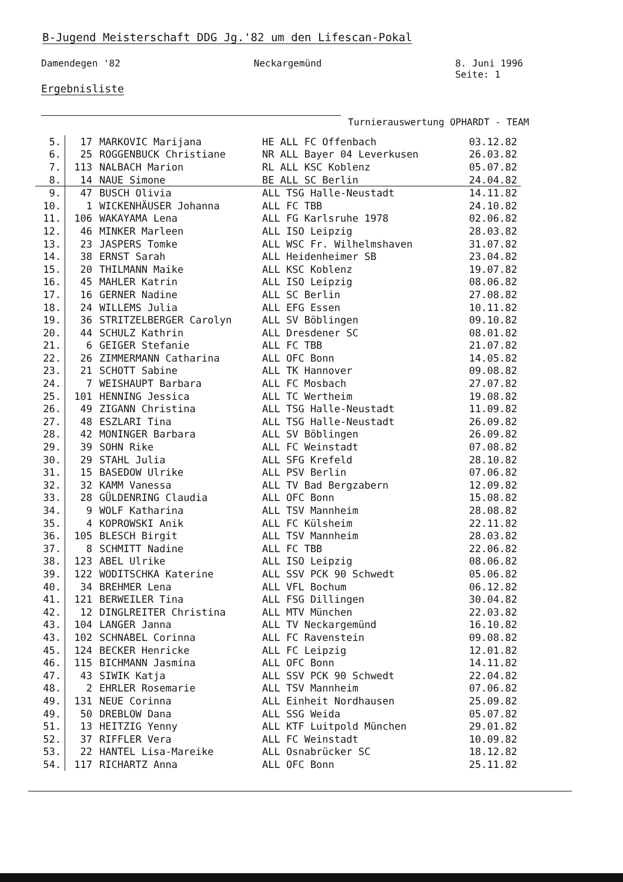B-Jugend Meisterschaft DDG Jg.'82 um den Lifescan-Pokal
Damendegen '82 Neckargemünd 8. Juni 1996
Seite: 1
Ergebnisliste
Turnierauswertung OPHARDT - TEAM
| 5. | 17 | MARKOVIC Marijana | HE ALL FC Offenbach | 03.12.82 |
| 6. | 25 | ROGGENBUCK Christiane | NR ALL Bayer 04 Leverkusen | 26.03.82 |
| 7. | 113 | NALBACH Marion | RL ALL KSC Koblenz | 05.07.82 |
| 8. | 14 | NAUE Simone | BE ALL SC Berlin | 24.04.82 |
| 9. | 47 | BUSCH Olivia | ALL TSG Halle-Neustadt | 14.11.82 |
| 10. | 1 | WICKENHÄUSER Johanna | ALL FC TBB | 24.10.82 |
| 11. | 106 | WAKAYAMA Lena | ALL FG Karlsruhe 1978 | 02.06.82 |
| 12. | 46 | MINKER Marleen | ALL ISO Leipzig | 28.03.82 |
| 13. | 23 | JASPERS Tomke | ALL WSC Fr. Wilhelmshaven | 31.07.82 |
| 14. | 38 | ERNST Sarah | ALL Heidenheimer SB | 23.04.82 |
| 15. | 20 | THILMANN Maike | ALL KSC Koblenz | 19.07.82 |
| 16. | 45 | MAHLER Katrin | ALL ISO Leipzig | 08.06.82 |
| 17. | 16 | GERNER Nadine | ALL SC Berlin | 27.08.82 |
| 18. | 24 | WILLEMS Julia | ALL EFG Essen | 10.11.82 |
| 19. | 36 | STRITZELBERGER Carolyn | ALL SV Böblingen | 09.10.82 |
| 20. | 44 | SCHULZ Kathrin | ALL Dresdener SC | 08.01.82 |
| 21. | 6 | GEIGER Stefanie | ALL FC TBB | 21.07.82 |
| 22. | 26 | ZIMMERMANN Catharina | ALL OFC Bonn | 14.05.82 |
| 23. | 21 | SCHOTT Sabine | ALL TK Hannover | 09.08.82 |
| 24. | 7 | WEISHAUPT Barbara | ALL FC Mosbach | 27.07.82 |
| 25. | 101 | HENNING Jessica | ALL TC Wertheim | 19.08.82 |
| 26. | 49 | ZIGANN Christina | ALL TSG Halle-Neustadt | 11.09.82 |
| 27. | 48 | ESZLARI Tina | ALL TSG Halle-Neustadt | 26.09.82 |
| 28. | 42 | MONINGER Barbara | ALL SV Böblingen | 26.09.82 |
| 29. | 39 | SOHN Rike | ALL FC Weinstadt | 07.08.82 |
| 30. | 29 | STAHL Julia | ALL SFG Krefeld | 28.10.82 |
| 31. | 15 | BASEDOW Ulrike | ALL PSV Berlin | 07.06.82 |
| 32. | 32 | KAMM Vanessa | ALL TV Bad Bergzabern | 12.09.82 |
| 33. | 28 | GÜLDENRING Claudia | ALL OFC Bonn | 15.08.82 |
| 34. | 9 | WOLF Katharina | ALL TSV Mannheim | 28.08.82 |
| 35. | 4 | KOPROWSKI Anik | ALL FC Külsheim | 22.11.82 |
| 36. | 105 | BLESCH Birgit | ALL TSV Mannheim | 28.03.82 |
| 37. | 8 | SCHMITT Nadine | ALL FC TBB | 22.06.82 |
| 38. | 123 | ABEL Ulrike | ALL ISO Leipzig | 08.06.82 |
| 39. | 122 | WODITSCHKA Katerine | ALL SSV PCK 90 Schwedt | 05.06.82 |
| 40. | 34 | BREHMER Lena | ALL VFL Bochum | 06.12.82 |
| 41. | 121 | BERWEILER Tina | ALL FSG Dillingen | 30.04.82 |
| 42. | 12 | DINGLREITER Christina | ALL MTV München | 22.03.82 |
| 43. | 104 | LANGER Janna | ALL TV Neckargemünd | 16.10.82 |
| 43. | 102 | SCHNABEL Corinna | ALL FC Ravenstein | 09.08.82 |
| 45. | 124 | BECKER Henricke | ALL FC Leipzig | 12.01.82 |
| 46. | 115 | BICHMANN Jasmina | ALL OFC Bonn | 14.11.82 |
| 47. | 43 | SIWIK Katja | ALL SSV PCK 90 Schwedt | 22.04.82 |
| 48. | 2 | EHRLER Rosemarie | ALL TSV Mannheim | 07.06.82 |
| 49. | 131 | NEUE Corinna | ALL Einheit Nordhausen | 25.09.82 |
| 49. | 50 | DREBLOW Dana | ALL SSG Weida | 05.07.82 |
| 51. | 13 | HEITZIG Yenny | ALL KTF Luitpold München | 29.01.82 |
| 52. | 37 | RIFFLER Vera | ALL FC Weinstadt | 10.09.82 |
| 53. | 22 | HANTEL Lisa-Mareike | ALL Osnabrücker SC | 18.12.82 |
| 54. | 117 | RICHARTZ Anna | ALL OFC Bonn | 25.11.82 |